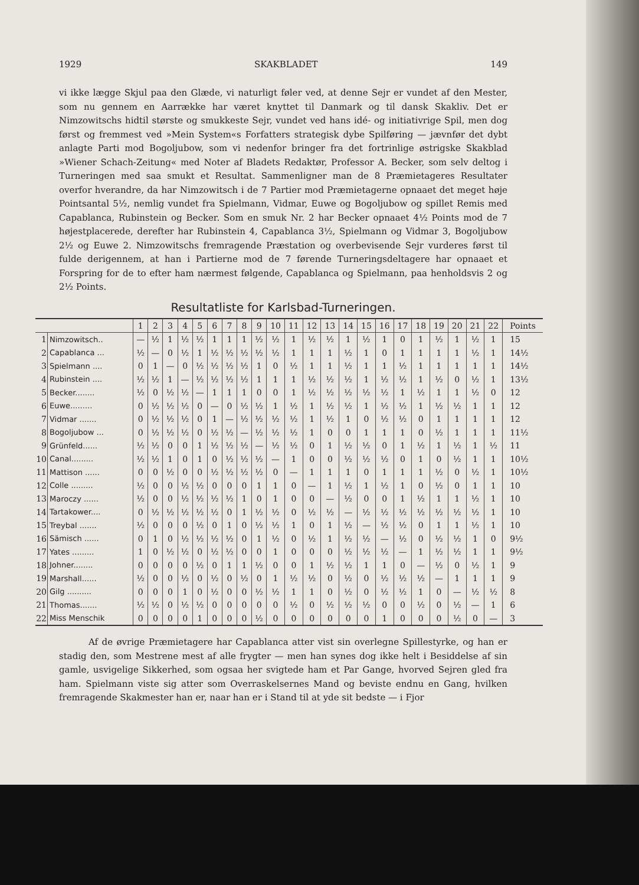1929 SKAKBLADET 149
vi ikke lægge Skjul paa den Glæde, vi naturligt føler ved, at denne Sejr er vundet af den Mester, som nu gennem en Aarrække har været knyttet til Danmark og til dansk Skakliv. Det er Nimzowitschs hidtil største og smukkeste Sejr, vundet ved hans idé- og initiativrige Spil, men dog først og fremmest ved »Mein System«s Forfatters strategisk dybe Spilføring — jævnfør det dybt anlagte Parti mod Bogoljubow, som vi nedenfor bringer fra det fortrinlige østrigske Skakblad »Wiener Schach-Zeitung« med Noter af Bladets Redaktør, Professor A. Becker, som selv deltog i Turneringen med saa smukt et Resultat. Sammenligner man de 8 Præmietageres Resultater overfor hverandre, da har Nimzowitsch i de 7 Partier mod Præmietagerne opnaaet det meget høje Pointsantal 5½, nemlig vundet fra Spielmann, Vidmar, Euwe og Bogoljubow og spillet Remis med Capablanca, Rubinstein og Becker. Som en smuk Nr. 2 har Becker opnaaet 4½ Points mod de 7 højestplacerede, derefter har Rubinstein 4, Capablanca 3½, Spielmann og Vidmar 3, Bogoljubow 2½ og Euwe 2. Nimzowitschs fremragende Præstation og overbevisende Sejr vurderes først til fulde derigennem, at han i Partierne mod de 7 førende Turneringsdeltagere har opnaaet et Forspring for de to efter ham nærmest følgende, Capablanca og Spielmann, paa henholdsvis 2 og 2½ Points.
Resultatliste for Karlsbad-Turneringen.
| | | 1 | 2 | 3 | 4 | 5 | 6 | 7 | 8 | 9 | 10 | 11 | 12 | 13 | 14 | 15 | 16 | 17 | 18 | 19 | 20 | 21 | 22 | Points |
| --- | --- | --- | --- | --- | --- | --- | --- | --- | --- | --- | --- | --- | --- | --- | --- | --- | --- | --- | --- | --- | --- | --- | --- | --- |
| 1 | Nimzowitsch.. | — | ½ | 1 | ½ | ½ | 1 | 1 | 1 | ½ | ½ | 1 | ½ | ½ | 1 | ½ | 1 | 0 | 1 | ½ | 1 | ½ | 1 | 15 |
| 2 | Capablanca ... | ½ | — | 0 | ½ | 1 | ½ | ½ | ½ | ½ | ½ | 1 | 1 | 1 | ½ | 1 | 0 | 1 | 1 | 1 | 1 | ½ | 1 | 14½ |
| 3 | Spielmann .... | 0 | 1 | — | 0 | ½ | ½ | ½ | ½ | 1 | 0 | ½ | 1 | 1 | ½ | 1 | 1 | ½ | 1 | 1 | 1 | 1 | 1 | 14½ |
| 4 | Rubinstein .... | ½ | ½ | 1 | — | ½ | ½ | ½ | ½ | 1 | 1 | 1 | ½ | ½ | ½ | 1 | ½ | ½ | 1 | ½ | 0 | ½ | 1 | 13½ |
| 5 | Becker........ | ½ | 0 | ½ | ½ | — | 1 | 1 | 1 | 0 | 0 | 1 | ½ | ½ | ½ | ½ | ½ | 1 | ½ | 1 | 1 | ½ | 0 | 12 |
| 6 | Euwe......... | 0 | ½ | ½ | ½ | 0 | — | 0 | ½ | ½ | 1 | ½ | 1 | ½ | ½ | 1 | ½ | ½ | 1 | ½ | ½ | 1 | 1 | 12 |
| 7 | Vidmar ....... | 0 | ½ | ½ | ½ | 0 | 1 | — | ½ | ½ | ½ | ½ | 1 | ½ | 1 | 0 | ½ | ½ | 0 | 1 | 1 | 1 | 1 | 12 |
| 8 | Bogoljubow ... | 0 | ½ | ½ | ½ | 0 | ½ | ½ | — | ½ | ½ | ½ | 1 | 0 | 0 | 1 | 1 | 1 | 0 | ½ | 1 | 1 | 1 | 11½ |
| 9 | Grünfeld...... | ½ | ½ | 0 | 0 | 1 | ½ | ½ | ½ | — | ½ | ½ | 0 | 1 | ½ | ½ | 0 | 1 | ½ | 1 | ½ | 1 | ½ | 11 |
| 10 | Canal......... | ½ | ½ | 1 | 0 | 1 | 0 | ½ | ½ | ½ | — | 1 | 0 | 0 | ½ | ½ | ½ | 0 | 1 | 0 | ½ | 1 | 1 | 10½ |
| 11 | Mattison ...... | 0 | 0 | ½ | 0 | 0 | ½ | ½ | ½ | ½ | 0 | — | 1 | 1 | 1 | 0 | 1 | 1 | 1 | ½ | 0 | ½ | 1 | 10½ |
| 12 | Colle ......... | ½ | 0 | 0 | ½ | ½ | 0 | 0 | 0 | 1 | 1 | 0 | — | 1 | ½ | 1 | ½ | 1 | 0 | ½ | 0 | 1 | 1 | 10 |
| 13 | Maroczy ...... | ½ | 0 | 0 | ½ | ½ | ½ | ½ | 1 | 0 | 1 | 0 | 0 | — | ½ | 0 | 0 | 1 | ½ | 1 | 1 | ½ | 1 | 10 |
| 14 | Tartakower.... | 0 | ½ | ½ | ½ | ½ | ½ | 0 | 1 | ½ | ½ | 0 | ½ | ½ | — | ½ | ½ | ½ | ½ | ½ | ½ | ½ | 1 | 10 |
| 15 | Treybal ....... | ½ | 0 | 0 | 0 | ½ | 0 | 1 | 0 | ½ | ½ | 1 | 0 | 1 | ½ | — | ½ | ½ | 0 | 1 | 1 | ½ | 1 | 10 |
| 16 | Sämisch ...... | 0 | 1 | 0 | ½ | ½ | ½ | ½ | 0 | 1 | ½ | 0 | ½ | 1 | ½ | ½ | — | ½ | 0 | ½ | ½ | 1 | 0 | 9½ |
| 17 | Yates ......... | 1 | 0 | ½ | ½ | 0 | ½ | ½ | 0 | 0 | 1 | 0 | 0 | 0 | ½ | ½ | ½ | — | 1 | ½ | ½ | 1 | 1 | 9½ |
| 18 | Johner........ | 0 | 0 | 0 | 0 | ½ | 0 | 1 | 1 | ½ | 0 | 0 | 1 | ½ | ½ | 1 | 1 | 0 | — | ½ | 0 | ½ | 1 | 9 |
| 19 | Marshall...... | ½ | 0 | 0 | ½ | 0 | ½ | 0 | ½ | 0 | 1 | ½ | ½ | 0 | ½ | 0 | ½ | ½ | ½ | — | 1 | 1 | 1 | 9 |
| 20 | Gilg .......... | 0 | 0 | 0 | 1 | 0 | ½ | 0 | 0 | ½ | ½ | 1 | 1 | 0 | ½ | 0 | ½ | ½ | 1 | 0 | — | ½ | ½ | 8 |
| 21 | Thomas....... | ½ | ½ | 0 | ½ | ½ | 0 | 0 | 0 | 0 | 0 | ½ | 0 | ½ | ½ | ½ | 0 | 0 | ½ | 0 | ½ | — | 1 | 6 |
| 22 | Miss Menschik | 0 | 0 | 0 | 0 | 1 | 0 | 0 | 0 | ½ | 0 | 0 | 0 | 0 | 0 | 0 | 1 | 0 | 0 | 0 | ½ | 0 | — | 3 |
Af de øvrige Præmietagere har Capablanca atter vist sin overlegne Spillestyrke, og han er stadig den, som Mestrene mest af alle frygter — men han synes dog ikke helt i Besiddelse af sin gamle, usvigelige Sikkerhed, som ogsaa her svigtede ham et Par Gange, hvorved Sejren gled fra ham. Spielmann viste sig atter som Overraskelsernes Mand og beviste endnu en Gang, hvilken fremragende Skakmester han er, naar han er i Stand til at yde sit bedste — i Fjor